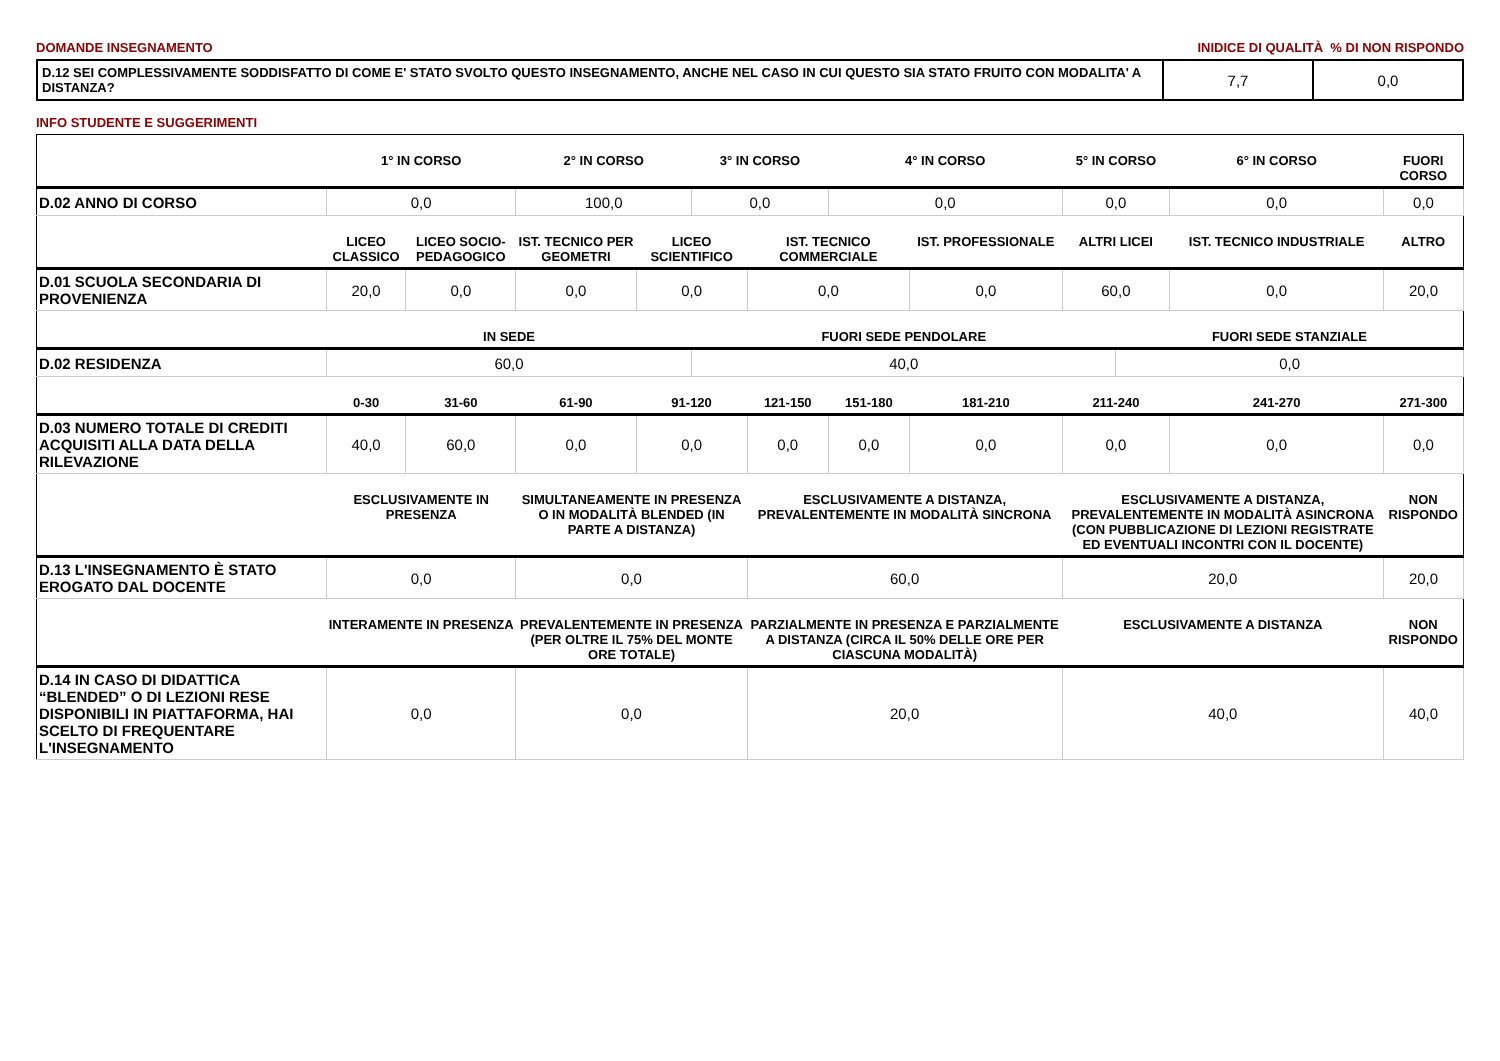DOMANDE INSEGNAMENTO INIDICE DI QUALITÀ % DI NON RISPONDO
| D.12 SEI COMPLESSIVAMENTE SODDISFATTO DI COME E' STATO SVOLTO QUESTO INSEGNAMENTO, ANCHE NEL CASO IN CUI QUESTO SIA STATO FRUITO CON MODALITA' A DISTANZA? | 7,7 | 0,0 |
INFO STUDENTE E SUGGERIMENTI
| | 1° IN CORSO | | 2° IN CORSO | | 3° IN CORSO | | 4° IN CORSO | | 5° IN CORSO | | 6° IN CORSO | | FUORI CORSO |
| --- | --- | --- | --- | --- | --- | --- | --- | --- | --- | --- | --- | --- | --- |
| D.02 ANNO DI CORSO | 0,0 | | 100,0 | | 0,0 | | 0,0 | | 0,0 | | 0,0 | | 0,0 |
| | LICEO CLASSICO | LICEO SOCIO-PEDAGOGICO | IST. TECNICO PER GEOMETRI | LICEO SCIENTIFICO | | IST. TECNICO COMMERCIALE | | IST. PROFESSIONALE | ALTRI LICEI | | IST. TECNICO INDUSTRIALE | | ALTRO |
| D.01 SCUOLA SECONDARIA DI PROVENIENZA | 20,0 | 0,0 | 0,0 | 0,0 | | 0,0 | | 0,0 | 60,0 | | 0,0 | | 20,0 |
| | IN SEDE | | | | FUORI SEDE PENDOLARE | | | | | FUORI SEDE STANZIALE | | | |
| D.02 RESIDENZA | 60,0 | | | | 40,0 | | | | | 0,0 | | | |
| | 0-30 | 31-60 | 61-90 | 91-120 | | 121-150 | 151-180 | 181-210 | 211-240 | | 241-270 | 271-300 | |
| D.03 NUMERO TOTALE DI CREDITI ACQUISITI ALLA DATA DELLA RILEVAZIONE | 40,0 | 60,0 | 0,0 | 0,0 | | 0,0 | 0,0 | 0,0 | 0,0 | | 0,0 | 0,0 | |
| | ESCLUSIVAMENTE IN PRESENZA | | SIMULTANEAMENTE IN PRESENZA O IN MODALITÀ BLENDED (IN PARTE A DISTANZA) | | | ESCLUSIVAMENTE A DISTANZA, PREVALENTEMENTE IN MODALITÀ SINCRONA | | | ESCLUSIVAMENTE A DISTANZA, PREVALENTEMENTE IN MODALITÀ ASINCRONA (CON PUBBLICAZIONE DI LEZIONI REGISTRATE ED EVENTUALI INCONTRI CON IL DOCENTE) | | | NON RISPONDO | |
| D.13 L'INSEGNAMENTO È STATO EROGATO DAL DOCENTE | 0,0 | | 0,0 | | | 60,0 | | | 20,0 | | | 20,0 | |
| | INTERAMENTE IN PRESENZA | | PREVALENTEMENTE IN PRESENZA (PER OLTRE IL 75% DEL MONTE ORE TOTALE) | | | PARZIALMENTE IN PRESENZA E PARZIALMENTE A DISTANZA (CIRCA IL 50% DELLE ORE PER CIASCUNA MODALITÀ) | | | ESCLUSIVAMENTE A DISTANZA | | | NON RISPONDO | |
| D.14 IN CASO DI DIDATTICA “BLENDED” O DI LEZIONI RESE DISPONIBILI IN PIATTAFORMA, HAI SCELTO DI FREQUENTARE L'INSEGNAMENTO | 0,0 | | 0,0 | | | 20,0 | | | 40,0 | | | 40,0 | |